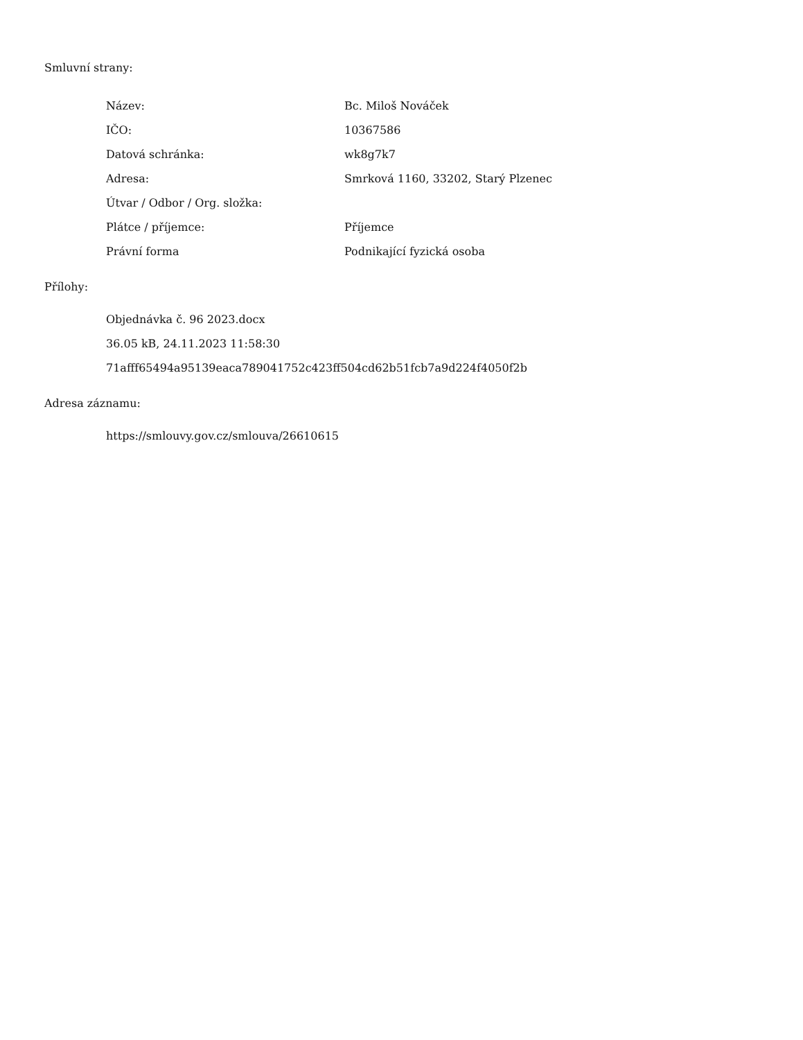Smluvní strany:
| Název: | Bc. Miloš Nováček |
| IČO: | 10367586 |
| Datová schránka: | wk8g7k7 |
| Adresa: | Smrková 1160, 33202, Starý Plzenec |
| Útvar / Odbor / Org. složka: | |
| Plátce / příjemce: | Příjemce |
| Právní forma | Podnikající fyzická osoba |
Přílohy:
Objednávka č. 96 2023.docx
36.05 kB, 24.11.2023 11:58:30
71afff65494a95139eaca789041752c423ff504cd62b51fcb7a9d224f4050f2b
Adresa záznamu:
https://smlouvy.gov.cz/smlouva/26610615